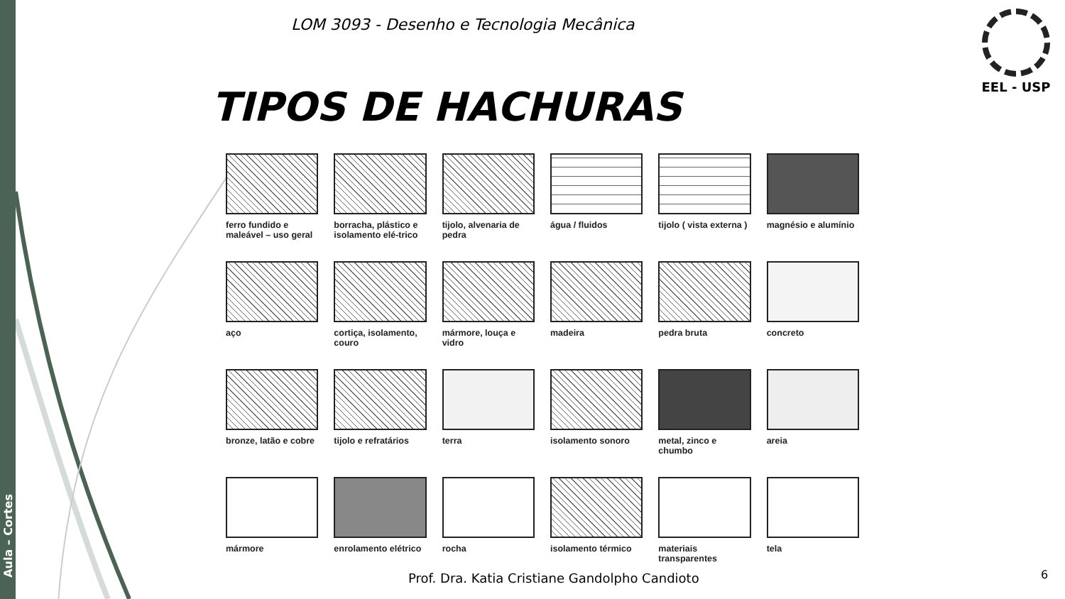Aula – Cortes
LOM 3093 - Desenho e Tecnologia Mecânica
EEL - USP
TIPOS DE HACHURAS
ferro fundido e maleável – uso geral
borracha, plástico e isolamento elé-trico
tijolo, alvenaria de pedra
água / fluidos
tijolo ( vista externa )
magnésio e alumínio
aço
cortiça, isolamento, couro
mármore, louça e vidro
madeira
pedra bruta
concreto
bronze, latão e cobre
tijolo e refratários
terra
isolamento sonoro
metal, zinco e chumbo
areia
mármore
enrolamento elétrico
rocha
isolamento térmico
materiais transparentes
tela
Prof. Dra. Katia Cristiane Gandolpho Candioto
6